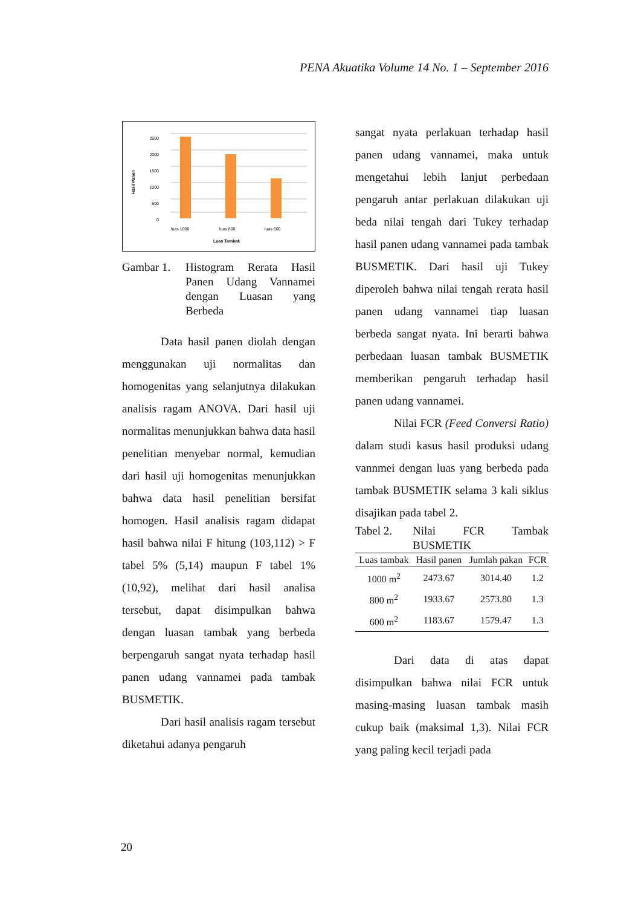PENA Akuatika Volume 14 No. 1 – September 2016
Hasil Panen
2500
2000
1500
1000
500
0
luas 1000
luas 800
luas 600
Luas Tambak
Gambar 1. Histogram Rerata Hasil Panen Udang Vannamei dengan Luasan yang Berbeda
Data hasil panen diolah dengan menggunakan uji normalitas dan homogenitas yang selanjutnya dilakukan analisis ragam ANOVA. Dari hasil uji normalitas menunjukkan bahwa data hasil penelitian menyebar normal, kemudian dari hasil uji homogenitas menunjukkan bahwa data hasil penelitian bersifat homogen. Hasil analisis ragam didapat hasil bahwa nilai F hitung (103,112) > F tabel 5% (5,14) maupun F tabel 1% (10,92), melihat dari hasil analisa tersebut, dapat disimpulkan bahwa dengan luasan tambak yang berbeda berpengaruh sangat nyata terhadap hasil panen udang vannamei pada tambak BUSMETIK.
Dari hasil analisis ragam tersebut diketahui adanya pengaruh
sangat nyata perlakuan terhadap hasil panen udang vannamei, maka untuk mengetahui lebih lanjut perbedaan pengaruh antar perlakuan dilakukan uji beda nilai tengah dari Tukey terhadap hasil panen udang vannamei pada tambak BUSMETIK. Dari hasil uji Tukey diperoleh bahwa nilai tengah rerata hasil panen udang vannamei tiap luasan berbeda sangat nyata. Ini berarti bahwa perbedaan luasan tambak BUSMETIK memberikan pengaruh terhadap hasil panen udang vannamei.
Nilai FCR (Feed Conversi Ratio) dalam studi kasus hasil produksi udang vannmei dengan luas yang berbeda pada tambak BUSMETIK selama 3 kali siklus disajikan pada tabel 2.
Tabel 2. Nilai FCR Tambak BUSMETIK
| Luas tambak | Hasil panen | Jumlah pakan | FCR |
| --- | --- | --- | --- |
| 1000 m<sup>2</sup> | 2473.67 | 3014.40 | 1.2 |
| 800 m<sup>2</sup> | 1933.67 | 2573.80 | 1.3 |
| 600 m<sup>2</sup> | 1183.67 | 1579.47 | 1.3 |
Dari data di atas dapat disimpulkan bahwa nilai FCR untuk masing-masing luasan tambak masih cukup baik (maksimal 1,3). Nilai FCR yang paling kecil terjadi pada
20